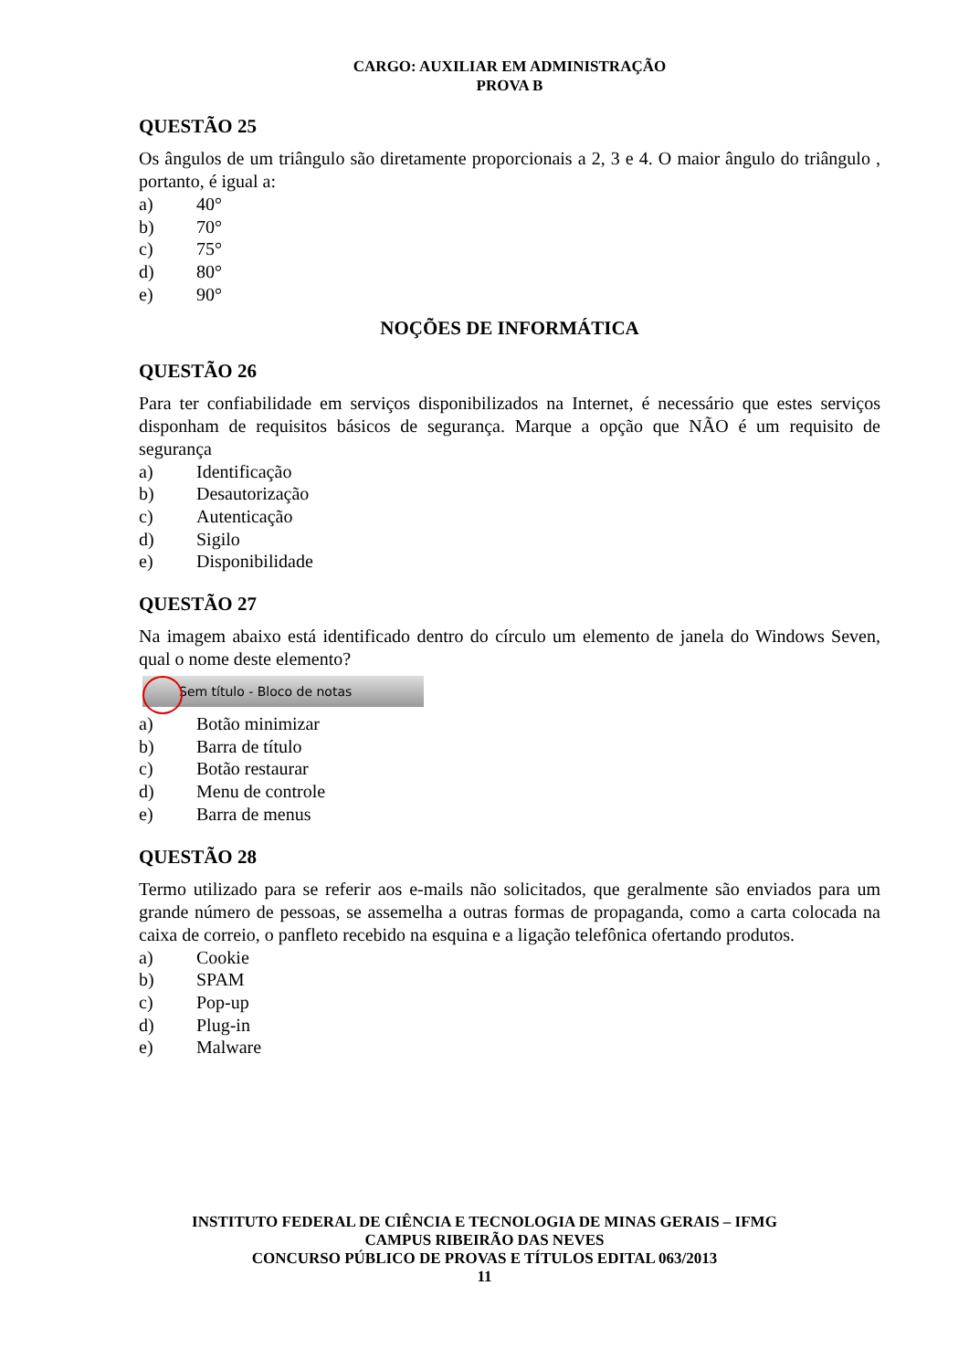CARGO: AUXILIAR EM ADMINISTRAÇÃO
PROVA B
QUESTÃO 25
Os ângulos de um triângulo são diretamente proporcionais a 2, 3 e 4. O maior ângulo do triângulo , portanto, é igual a:
a) 40°
b) 70°
c) 75°
d) 80°
e) 90°
NOÇÕES DE INFORMÁTICA
QUESTÃO 26
Para ter confiabilidade em serviços disponibilizados na Internet, é necessário que estes serviços disponham de requisitos básicos de segurança. Marque a opção que NÃO é um requisito de segurança
a) Identificação
b) Desautorização
c) Autenticação
d) Sigilo
e) Disponibilidade
QUESTÃO 27
Na imagem abaixo está identificado dentro do círculo um elemento de janela do Windows Seven, qual o nome deste elemento?
Sem título - Bloco de notas
a) Botão minimizar
b) Barra de título
c) Botão restaurar
d) Menu de controle
e) Barra de menus
QUESTÃO 28
Termo utilizado para se referir aos e-mails não solicitados, que geralmente são enviados para um grande número de pessoas, se assemelha a outras formas de propaganda, como a carta colocada na caixa de correio, o panfleto recebido na esquina e a ligação telefônica ofertando produtos.
a) Cookie
b) SPAM
c) Pop-up
d) Plug-in
e) Malware
INSTITUTO FEDERAL DE CIÊNCIA E TECNOLOGIA DE MINAS GERAIS – IFMG
CAMPUS RIBEIRÃO DAS NEVES
CONCURSO PÚBLICO DE PROVAS E TÍTULOS EDITAL 063/2013
11